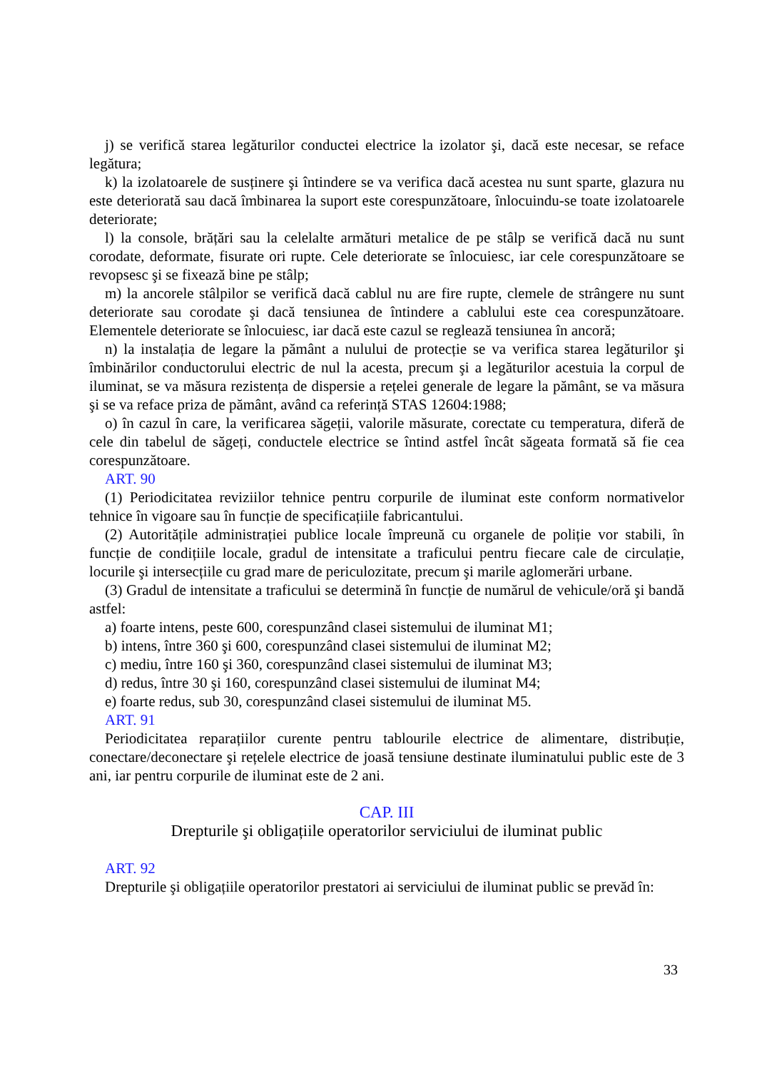j) se verifică starea legăturilor conductei electrice la izolator şi, dacă este necesar, se reface legătura;
k) la izolatoarele de susținere şi întindere se va verifica dacă acestea nu sunt sparte, glazura nu este deteriorată sau dacă îmbinarea la suport este corespunzătoare, înlocuindu-se toate izolatoarele deteriorate;
l) la console, brățări sau la celelalte armături metalice de pe stâlp se verifică dacă nu sunt corodate, deformate, fisurate ori rupte. Cele deteriorate se înlocuiesc, iar cele corespunzătoare se revopsesc şi se fixează bine pe stâlp;
m) la ancorele stâlpilor se verifică dacă cablul nu are fire rupte, clemele de strângere nu sunt deteriorate sau corodate şi dacă tensiunea de întindere a cablului este cea corespunzătoare. Elementele deteriorate se înlocuiesc, iar dacă este cazul se reglează tensiunea în ancoră;
n) la instalația de legare la pământ a nulului de protecție se va verifica starea legăturilor şi îmbinărilor conductorului electric de nul la acesta, precum şi a legăturilor acestuia la corpul de iluminat, se va măsura rezistența de dispersie a rețelei generale de legare la pământ, se va măsura şi se va reface priza de pământ, având ca referință STAS 12604:1988;
o) în cazul în care, la verificarea săgeții, valorile măsurate, corectate cu temperatura, diferă de cele din tabelul de săgeți, conductele electrice se întind astfel încât săgeata formată să fie cea corespunzătoare.
ART. 90
(1) Periodicitatea reviziilor tehnice pentru corpurile de iluminat este conform normativelor tehnice în vigoare sau în funcție de specificațiile fabricantului.
(2) Autoritățile administrației publice locale împreună cu organele de poliție vor stabili, în funcție de condițiile locale, gradul de intensitate a traficului pentru fiecare cale de circulație, locurile şi intersecțiile cu grad mare de periculozitate, precum şi marile aglomerări urbane.
(3) Gradul de intensitate a traficului se determină în funcție de numărul de vehicule/oră şi bandă astfel:
a) foarte intens, peste 600, corespunzând clasei sistemului de iluminat M1;
b) intens, între 360 şi 600, corespunzând clasei sistemului de iluminat M2;
c) mediu, între 160 şi 360, corespunzând clasei sistemului de iluminat M3;
d) redus, între 30 şi 160, corespunzând clasei sistemului de iluminat M4;
e) foarte redus, sub 30, corespunzând clasei sistemului de iluminat M5.
ART. 91
Periodicitatea reparațiilor curente pentru tablourile electrice de alimentare, distribuție, conectare/deconectare şi rețelele electrice de joasă tensiune destinate iluminatului public este de 3 ani, iar pentru corpurile de iluminat este de 2 ani.
CAP. III
Drepturile şi obligațiile operatorilor serviciului de iluminat public
ART. 92
Drepturile şi obligațiile operatorilor prestatori ai serviciului de iluminat public se prevăd în:
33